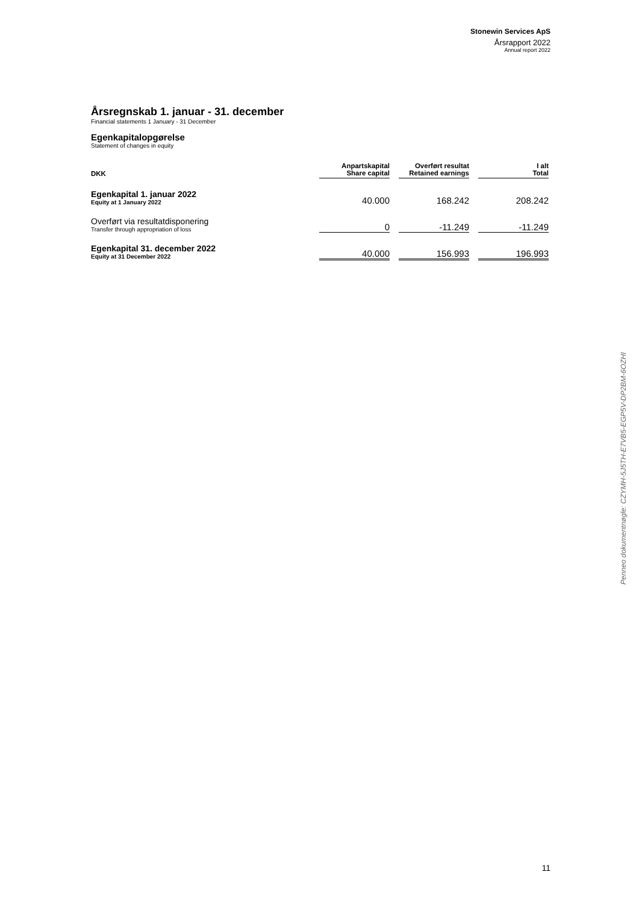Stonewin Services ApS
Årsrapport 2022
Annual report 2022
Årsregnskab 1. januar - 31. december
Financial statements 1 January - 31 December
Egenkapitalopgørelse
Statement of changes in equity
| DKK | Anpartskapital Share capital | | Overført resultat Retained earnings | | I alt Total |
| --- | --- | --- | --- | --- | --- |
| Egenkapital 1. januar 2022 Equity at 1 January 2022 | 40.000 | | 168.242 | | 208.242 |
| Overført via resultatdisponering Transfer through appropriation of loss | 0 | | -11.249 | | -11.249 |
| Egenkapital 31. december 2022 Equity at 31 December 2022 | 40.000 | | 156.993 | | 196.993 |
Penneo dokumentnøgle: CZYMH-5J5TH-E7VB5-EGP5V-DP2BM-6OZHI
11